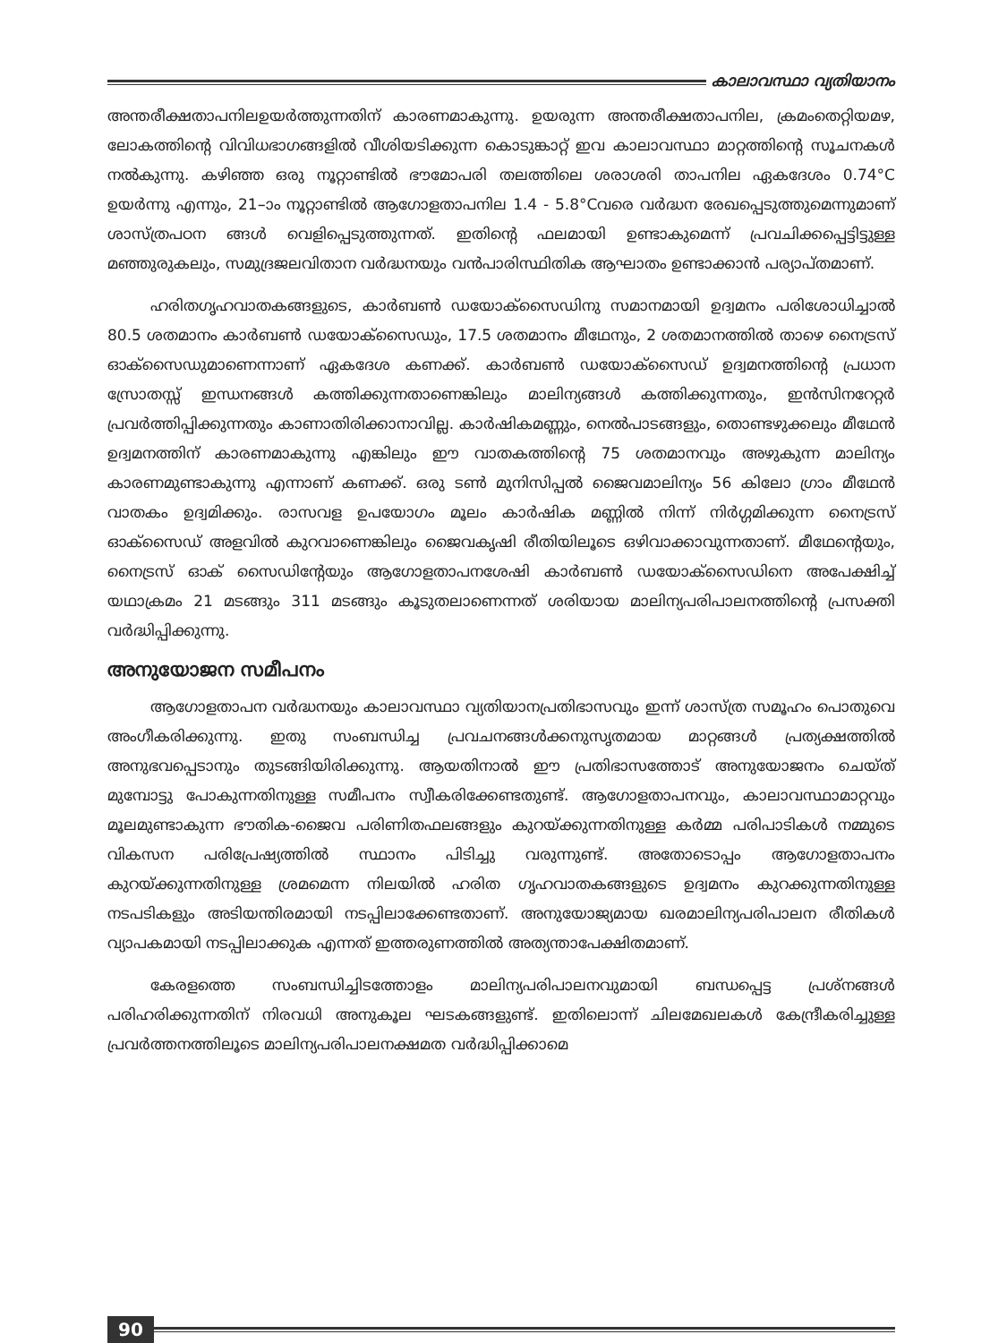കാലാവസ്ഥാ വ്യതിയാനം
അന്തരീക്ഷതാപനിലഉയർത്തുന്നതിന് കാരണമാകുന്നു. ഉയരുന്ന അന്തരീക്ഷതാപനില, ക്രമംതെറ്റിയമഴ, ലോകത്തിന്റെ വിവിധഭാഗങ്ങളിൽ വീശിയടിക്കുന്ന കൊടുങ്കാറ്റ് ഇവ കാലാവസ്ഥാ മാറ്റത്തിന്റെ സൂചനകൾ നൽകുന്നു. കഴിഞ്ഞ ഒരു നൂറ്റാണ്ടിൽ ഭൗമോപരി തലത്തിലെ ശരാശരി താപനില ഏകദേശം 0.74°C ഉയർന്നു എന്നും, 21–ാം നൂറ്റാണ്ടിൽ ആഗോളതാപനില 1.4 - 5.8°Cവരെ വർദ്ധന രേഖപ്പെടുത്തുമെന്നുമാണ് ശാസ്ത്രപഠന ങ്ങൾ വെളിപ്പെടുത്തുന്നത്. ഇതിന്റെ ഫലമായി ഉണ്ടാകുമെന്ന് പ്രവചിക്കപ്പെട്ടിട്ടുള്ള മഞ്ഞുരുകലും, സമുദ്രജലവിതാന വർദ്ധനയും വൻപാരിസ്ഥിതിക ആഘാതം ഉണ്ടാക്കാൻ പര്യാപ്തമാണ്.
ഹരിതഗൃഹവാതകങ്ങളുടെ, കാർബൺ ഡയോക്സൈഡിനു സമാനമായി ഉദ്വമനം പരിശോധിച്ചാൽ 80.5 ശതമാനം കാർബൺ ഡയോക്സൈഡും, 17.5 ശതമാനം മീഥേനും, 2 ശതമാനത്തിൽ താഴെ നൈട്രസ് ഓക്സൈഡുമാണെന്നാണ് ഏകദേശ കണക്ക്. കാർബൺ ഡയോക്സൈഡ് ഉദ്വമനത്തിന്റെ പ്രധാന സ്രോതസ്സ് ഇന്ധനങ്ങൾ കത്തിക്കുന്നതാണെങ്കിലും മാലിന്യങ്ങൾ കത്തിക്കുന്നതും, ഇൻസിനറേറ്റർ പ്രവർത്തിപ്പിക്കുന്നതും കാണാതിരിക്കാനാവില്ല. കാർഷികമണ്ണും, നെൽപാടങ്ങളും, തൊണ്ടഴുക്കലും മീഥേൻ ഉദ്വമനത്തിന് കാരണമാകുന്നു എങ്കിലും ഈ വാതകത്തിന്റെ 75 ശതമാനവും അഴുകുന്ന മാലിന്യം കാരണമുണ്ടാകുന്നു എന്നാണ് കണക്ക്. ഒരു ടൺ മുനിസിപ്പൽ ജൈവമാലിന്യം 56 കിലോ ഗ്രാം മീഥേൻ വാതകം ഉദ്വമിക്കും. രാസവള ഉപയോഗം മൂലം കാർഷിക മണ്ണിൽ നിന്ന് നിർഗ്ഗമിക്കുന്ന നൈട്രസ് ഓക്സൈഡ് അളവിൽ കുറവാണെങ്കിലും ജൈവകൃഷി രീതിയിലൂടെ ഒഴിവാക്കാവുന്നതാണ്. മീഥേന്റെയും, നൈട്രസ് ഓക് സൈഡിന്റേയും ആഗോളതാപനശേഷി കാർബൺ ഡയോക്സൈഡിനെ അപേക്ഷിച്ച് യഥാക്രമം 21 മടങ്ങും 311 മടങ്ങും കൂടുതലാണെന്നത് ശരിയായ മാലിന്യപരിപാലനത്തിന്റെ പ്രസക്തി വർദ്ധിപ്പിക്കുന്നു.
അനുയോജന സമീപനം
ആഗോളതാപന വർദ്ധനയും കാലാവസ്ഥാ വ്യതിയാനപ്രതിഭാസവും ഇന്ന് ശാസ്ത്ര സമൂഹം പൊതുവെ അംഗീകരിക്കുന്നു. ഇതു സംബന്ധിച്ച പ്രവചനങ്ങൾക്കനുസൃതമായ മാറ്റങ്ങൾ പ്രത്യക്ഷത്തിൽ അനുഭവപ്പെടാനും തുടങ്ങിയിരിക്കുന്നു. ആയതിനാൽ ഈ പ്രതിഭാസത്തോട് അനുയോജനം ചെയ്ത് മുമ്പോട്ടു പോകുന്നതിനുള്ള സമീപനം സ്വീകരിക്കേണ്ടതുണ്ട്. ആഗോളതാപനവും, കാലാവസ്ഥാമാറ്റവും മൂലമുണ്ടാകുന്ന ഭൗതിക-ജൈവ പരിണിതഫലങ്ങളും കുറയ്ക്കുന്നതിനുള്ള കർമ്മ പരിപാടികൾ നമ്മുടെ വികസന പരിപ്രേഷ്യത്തിൽ സ്ഥാനം പിടിച്ചു വരുന്നുണ്ട്. അതോടൊപ്പം ആഗോളതാപനം കുറയ്ക്കുന്നതിനുള്ള ശ്രമമെന്ന നിലയിൽ ഹരിത ഗൃഹവാതകങ്ങളുടെ ഉദ്വമനം കുറക്കുന്നതിനുള്ള നടപടികളും അടിയന്തിരമായി നടപ്പിലാക്കേണ്ടതാണ്. അനുയോജ്യമായ ഖരമാലിന്യപരിപാലന രീതികൾ വ്യാപകമായി നടപ്പിലാക്കുക എന്നത് ഇത്തരുണത്തിൽ അത്യന്താപേക്ഷിതമാണ്.
കേരളത്തെ സംബന്ധിച്ചിടത്തോളം മാലിന്യപരിപാലനവുമായി ബന്ധപ്പെട്ട പ്രശ്നങ്ങൾ പരിഹരിക്കുന്നതിന് നിരവധി അനുകൂല ഘടകങ്ങളുണ്ട്. ഇതിലൊന്ന് ചിലമേഖലകൾ കേന്ദ്രീകരിച്ചുള്ള പ്രവർത്തനത്തിലൂടെ മാലിന്യപരിപാലനക്ഷമത വർദ്ധിപ്പിക്കാമെ
90